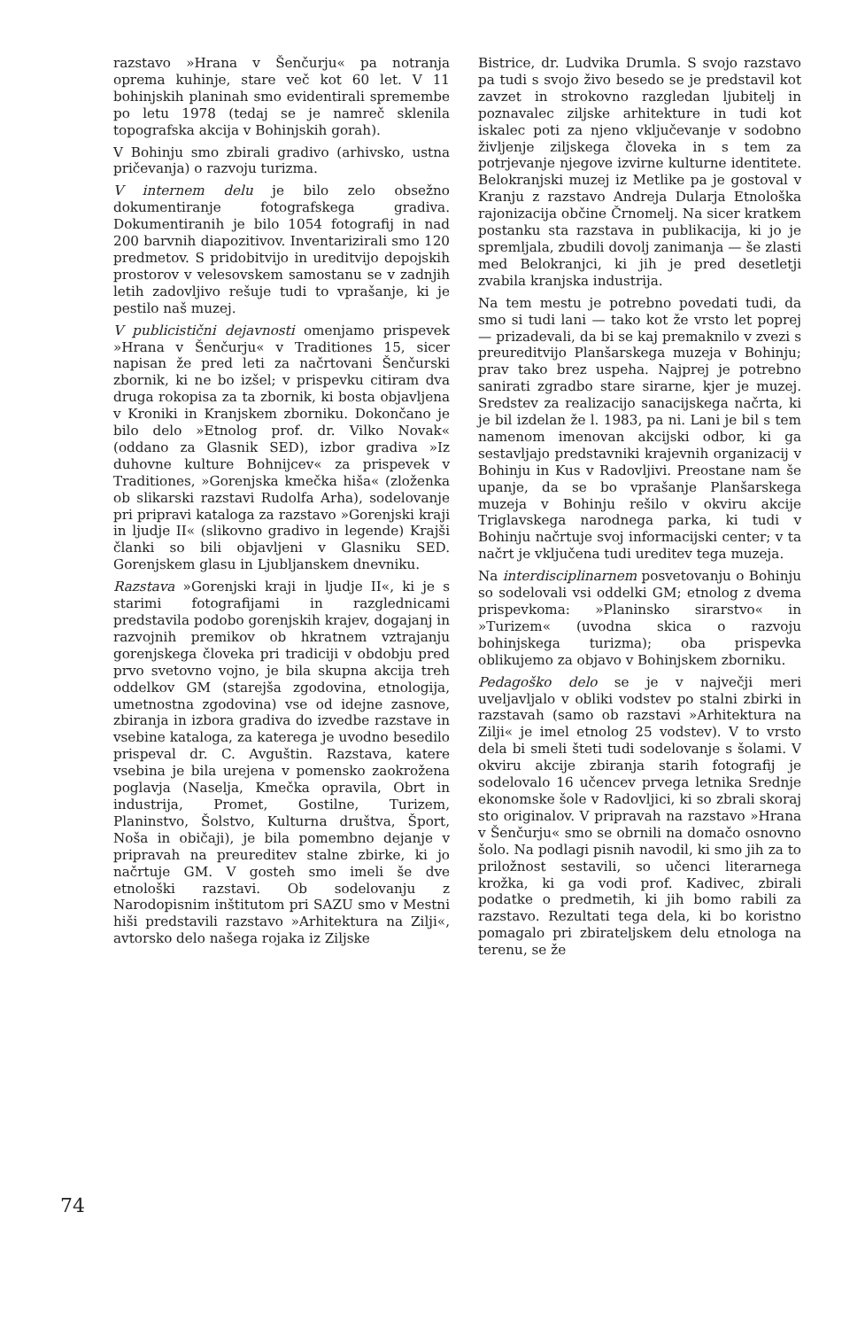razstavo »Hrana v Šenčurju« pa notranja oprema kuhinje, stare več kot 60 let. V 11 bohinjskih planinah smo evidentirali spremembe po letu 1978 (tedaj se je namreč sklenila topografska akcija v Bohinjskih gorah).
V Bohinju smo zbirali gradivo (arhivsko, ustna pričevanja) o razvoju turizma.
V internem delu je bilo zelo obsežno dokumentiranje fotografskega gradiva. Dokumentiranih je bilo 1054 fotografij in nad 200 barvnih diapozitivov. Inventarizirali smo 120 predmetov. S pridobitvijo in ureditvijo depojskih prostorov v velesovskem samostanu se v zadnjih letih zadovljivo rešuje tudi to vprašanje, ki je pestilo naš muzej.
V publicistični dejavnosti omenjamo prispevek »Hrana v Šenčurju« v Traditiones 15, sicer napisan že pred leti za načrtovani Šenčurski zbornik, ki ne bo izšel; v prispevku citiram dva druga rokopisa za ta zbornik, ki bosta objavljena v Kroniki in Kranjskem zborniku. Dokončano je bilo delo »Etnolog prof. dr. Vilko Novak« (oddano za Glasnik SED), izbor gradiva »Iz duhovne kulture Bohnijcev« za prispevek v Traditiones, »Gorenjska kmečka hiša« (zloženka ob slikarski razstavi Rudolfa Arha), sodelovanje pri pripravi kataloga za razstavo »Gorenjski kraji in ljudje II« (slikovno gradivo in legende) Krajši članki so bili objavljeni v Glasniku SED. Gorenjskem glasu in Ljubljanskem dnevniku.
Razstava »Gorenjski kraji in ljudje II«, ki je s starimi fotografijami in razglednicami predstavila podobo gorenjskih krajev, dogajanj in razvojnih premikov ob hkratnem vztrajanju gorenjskega človeka pri tradiciji v obdobju pred prvo svetovno vojno, je bila skupna akcija treh oddelkov GM (starejša zgodovina, etnologija, umetnostna zgodovina) vse od idejne zasnove, zbiranja in izbora gradiva do izvedbe razstave in vsebine kataloga, za katerega je uvodno besedilo prispeval dr. C. Avguštin. Razstava, katere vsebina je bila urejena v pomensko zaokrožena poglavja (Naselja, Kmečka opravila, Obrt in industrija, Promet, Gostilne, Turizem, Planinstvo, Šolstvo, Kulturna društva, Šport, Noša in običaji), je bila pomembno dejanje v pripravah na preureditev stalne zbirke, ki jo načrtuje GM. V gosteh smo imeli še dve etnološki razstavi. Ob sodelovanju z Narodopisnim inštitutom pri SAZU smo v Mestni hiši predstavili razstavo »Arhitektura na Zilji«, avtorsko delo našega rojaka iz Ziljske
Bistrice, dr. Ludvika Drumla. S svojo razstavo pa tudi s svojo živo besedo se je predstavil kot zavzet in strokovno razgledan ljubitelj in poznavalec ziljske arhitekture in tudi kot iskalec poti za njeno vključevanje v sodobno življenje ziljskega človeka in s tem za potrjevanje njegove izvirne kulturne identitete. Belokranjski muzej iz Metlike pa je gostoval v Kranju z razstavo Andreja Dularja Etnološka rajonizacija občine Črnomelj. Na sicer kratkem postanku sta razstava in publikacija, ki jo je spremljala, zbudili dovolj zanimanja — še zlasti med Belokranjci, ki jih je pred desetletji zvabila kranjska industrija.
Na tem mestu je potrebno povedati tudi, da smo si tudi lani — tako kot že vrsto let poprej — prizadevali, da bi se kaj premaknilo v zvezi s preureditvijo Planšarskega muzeja v Bohinju; prav tako brez uspeha. Najprej je potrebno sanirati zgradbo stare sirarne, kjer je muzej. Sredstev za realizacijo sanacijskega načrta, ki je bil izdelan že l. 1983, pa ni. Lani je bil s tem namenom imenovan akcijski odbor, ki ga sestavljajo predstavniki krajevnih organizacij v Bohinju in Kus v Radovljivi. Preostane nam še upanje, da se bo vprašanje Planšarskega muzeja v Bohinju rešilo v okviru akcije Triglavskega narodnega parka, ki tudi v Bohinju načrtuje svoj informacijski center; v ta načrt je vključena tudi ureditev tega muzeja.
Na interdisciplinarnem posvetovanju o Bohinju so sodelovali vsi oddelki GM; etnolog z dvema prispevkoma: »Planinsko sirarstvo« in »Turizem« (uvodna skica o razvoju bohinjskega turizma); oba prispevka oblikujemo za objavo v Bohinjskem zborniku.
Pedagoško delo se je v največji meri uveljavljalo v obliki vodstev po stalni zbirki in razstavah (samo ob razstavi »Arhitektura na Zilji« je imel etnolog 25 vodstev). V to vrsto dela bi smeli šteti tudi sodelovanje s šolami. V okviru akcije zbiranja starih fotografij je sodelovalo 16 učencev prvega letnika Srednje ekonomske šole v Radovljici, ki so zbrali skoraj sto originalov. V pripravah na razstavo »Hrana v Šenčurju« smo se obrnili na domačo osnovno šolo. Na podlagi pisnih navodil, ki smo jih za to priložnost sestavili, so učenci literarnega krožka, ki ga vodi prof. Kadivec, zbirali podatke o predmetih, ki jih bomo rabili za razstavo. Rezultati tega dela, ki bo koristno pomagalo pri zbirateljskem delu etnologa na terenu, se že
74